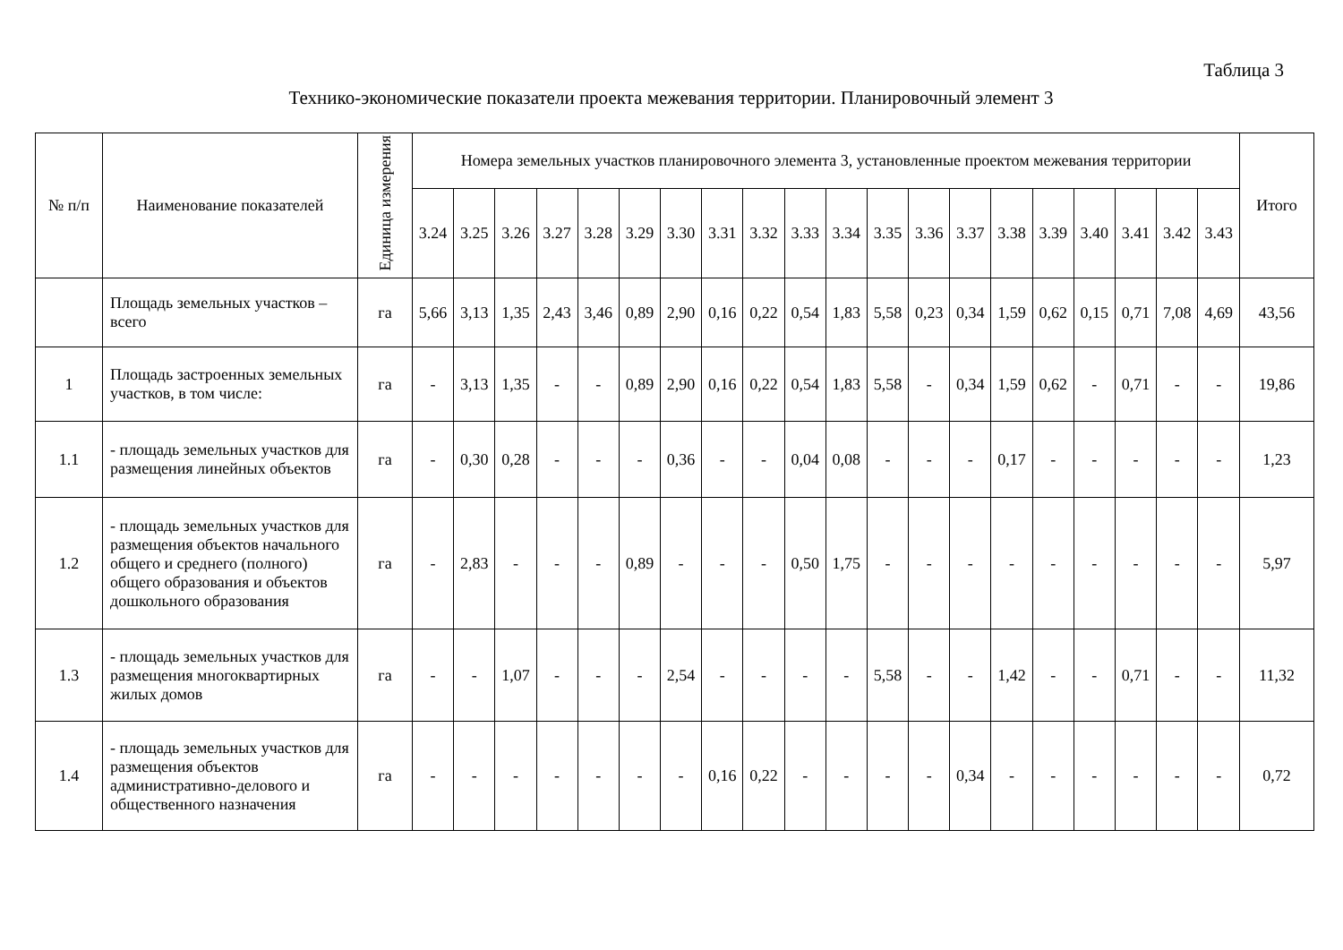Таблица 3
Технико-экономические показатели проекта межевания территории. Планировочный элемент 3
| № п/п | Наименование показателей | Единица измерения | Номера земельных участков планировочного элемента 3, установленные проектом межевания территории | | | | | | | | | | | | | | | | | | | | Итого |
| --- | --- | --- | --- | --- | --- | --- | --- | --- | --- | --- | --- | --- | --- | --- | --- | --- | --- | --- | --- | --- | --- | --- | --- |
| | | | 3.24 | 3.25 | 3.26 | 3.27 | 3.28 | 3.29 | 3.30 | 3.31 | 3.32 | 3.33 | 3.34 | 3.35 | 3.36 | 3.37 | 3.38 | 3.39 | 3.40 | 3.41 | 3.42 | 3.43 | |
| | Площадь земельных участков – всего | га | 5,66 | 3,13 | 1,35 | 2,43 | 3,46 | 0,89 | 2,90 | 0,16 | 0,22 | 0,54 | 1,83 | 5,58 | 0,23 | 0,34 | 1,59 | 0,62 | 0,15 | 0,71 | 7,08 | 4,69 | 43,56 |
| 1 | Площадь застроенных земельных участков, в том числе: | га | - | 3,13 | 1,35 | - | - | 0,89 | 2,90 | 0,16 | 0,22 | 0,54 | 1,83 | 5,58 | - | 0,34 | 1,59 | 0,62 | - | 0,71 | - | - | 19,86 |
| 1.1 | - площадь земельных участков для размещения линейных объектов | га | - | 0,30 | 0,28 | - | - | - | 0,36 | - | - | 0,04 | 0,08 | - | - | - | 0,17 | - | - | - | - | - | 1,23 |
| 1.2 | - площадь земельных участков для размещения объектов начального общего и среднего (полного) общего образования и объектов дошкольного образования | га | - | 2,83 | - | - | - | 0,89 | - | - | - | 0,50 | 1,75 | - | - | - | - | - | - | - | - | - | 5,97 |
| 1.3 | - площадь земельных участков для размещения многоквартирных жилых домов | га | - | - | 1,07 | - | - | - | 2,54 | - | - | - | - | 5,58 | - | - | 1,42 | - | - | 0,71 | - | - | 11,32 |
| 1.4 | - площадь земельных участков для размещения объектов административно-делового и общественного назначения | га | - | - | - | - | - | - | - | 0,16 | 0,22 | - | - | - | - | 0,34 | - | - | - | - | - | - | 0,72 |